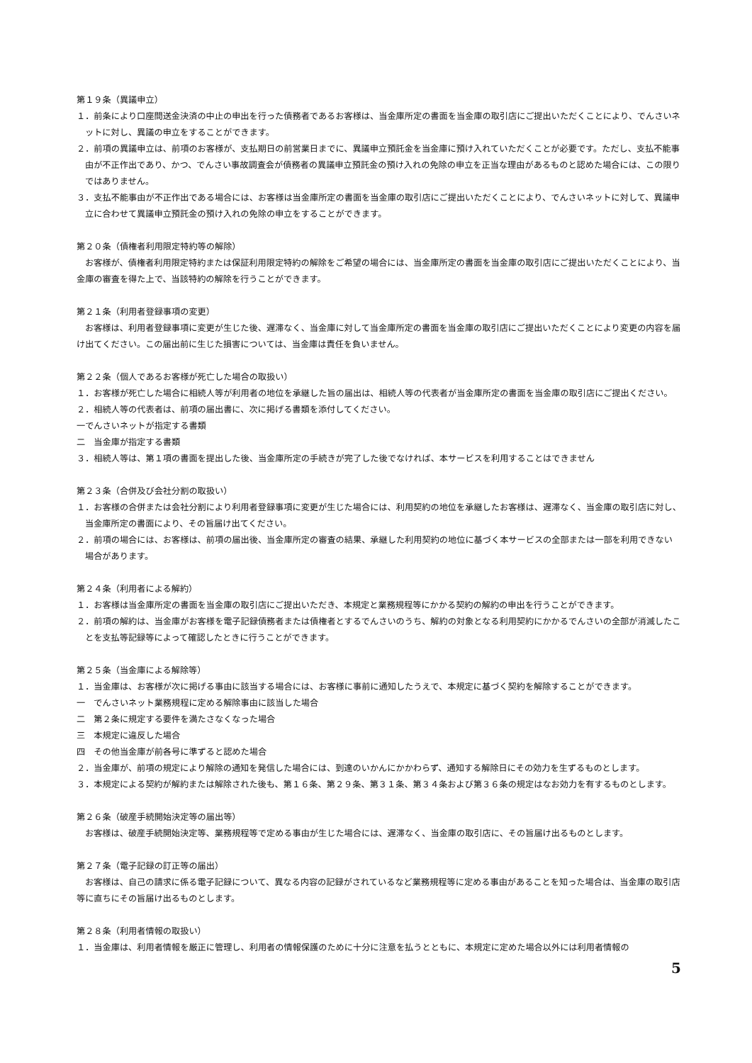第１９条（異議申立）
１．前条により口座間送金決済の中止の申出を行った債務者であるお客様は、当金庫所定の書面を当金庫の取引店にご提出いただくことにより、でんさいネットに対し、異議の申立をすることができます。
２．前項の異議申立は、前項のお客様が、支払期日の前営業日までに、異議申立預託金を当金庫に預け入れていただくことが必要です。ただし、支払不能事由が不正作出であり、かつ、でんさい事故調査会が債務者の異議申立預託金の預け入れの免除の申立を正当な理由があるものと認めた場合には、この限りではありません。
３．支払不能事由が不正作出である場合には、お客様は当金庫所定の書面を当金庫の取引店にご提出いただくことにより、でんさいネットに対して、異議申立に合わせて異議申立預託金の預け入れの免除の申立をすることができます。
第２０条（債権者利用限定特約等の解除）
お客様が、債権者利用限定特約または保証利用限定特約の解除をご希望の場合には、当金庫所定の書面を当金庫の取引店にご提出いただくことにより、当金庫の審査を得た上で、当該特約の解除を行うことができます。
第２１条（利用者登録事項の変更）
お客様は、利用者登録事項に変更が生じた後、遅滞なく、当金庫に対して当金庫所定の書面を当金庫の取引店にご提出いただくことにより変更の内容を届け出てください。この届出前に生じた損害については、当金庫は責任を負いません。
第２２条（個人であるお客様が死亡した場合の取扱い）
１．お客様が死亡した場合に相続人等が利用者の地位を承継した旨の届出は、相続人等の代表者が当金庫所定の書面を当金庫の取引店にご提出ください。
２．相続人等の代表者は、前項の届出書に、次に掲げる書類を添付してください。
一でんさいネットが指定する書類
二　当金庫が指定する書類
３．相続人等は、第１項の書面を提出した後、当金庫所定の手続きが完了した後でなければ、本サービスを利用することはできません
第２３条（合併及び会社分割の取扱い）
１．お客様の合併または会社分割により利用者登録事項に変更が生じた場合には、利用契約の地位を承継したお客様は、遅滞なく、当金庫の取引店に対し、当金庫所定の書面により、その旨届け出てください。
２．前項の場合には、お客様は、前項の届出後、当金庫所定の審査の結果、承継した利用契約の地位に基づく本サービスの全部または一部を利用できない場合があります。
第２４条（利用者による解約）
１．お客様は当金庫所定の書面を当金庫の取引店にご提出いただき、本規定と業務規程等にかかる契約の解約の申出を行うことができます。
２．前項の解約は、当金庫がお客様を電子記録債務者または債権者とするでんさいのうち、解約の対象となる利用契約にかかるでんさいの全部が消滅したことを支払等記録等によって確認したときに行うことができます。
第２５条（当金庫による解除等）
１．当金庫は、お客様が次に掲げる事由に該当する場合には、お客様に事前に通知したうえで、本規定に基づく契約を解除することができます。
一　でんさいネット業務規程に定める解除事由に該当した場合
二　第２条に規定する要件を満たさなくなった場合
三　本規定に違反した場合
四　その他当金庫が前各号に準ずると認めた場合
２．当金庫が、前項の規定により解除の通知を発信した場合には、到達のいかんにかかわらず、通知する解除日にその効力を生ずるものとします。
３．本規定による契約が解約または解除された後も、第１６条、第２９条、第３１条、第３４条および第３６条の規定はなお効力を有するものとします。
第２６条（破産手続開始決定等の届出等）
お客様は、破産手続開始決定等、業務規程等で定める事由が生じた場合には、遅滞なく、当金庫の取引店に、その旨届け出るものとします。
第２７条（電子記録の訂正等の届出）
お客様は、自己の請求に係る電子記録について、異なる内容の記録がされているなど業務規程等に定める事由があることを知った場合は、当金庫の取引店等に直ちにその旨届け出るものとします。
第２８条（利用者情報の取扱い）
１．当金庫は、利用者情報を厳正に管理し、利用者の情報保護のために十分に注意を払うとともに、本規定に定めた場合以外には利用者情報の
5